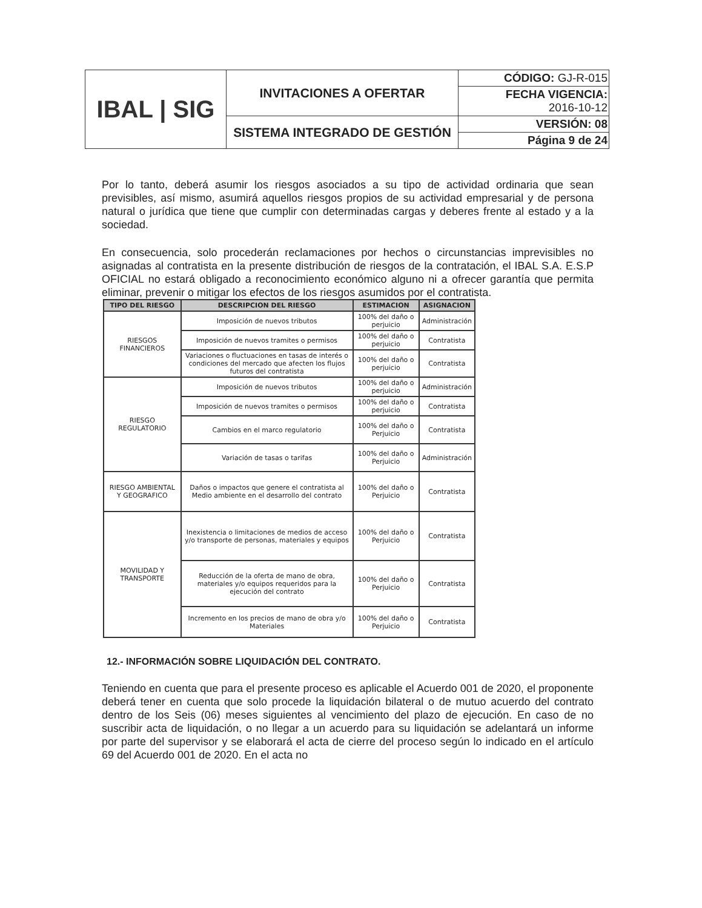| IBAL / SIG | INVITACIONES A OFERTAR | CÓDIGO: GJ-R-015 |
| | | FECHA VIGENCIA: 2016-10-12 |
| | SISTEMA INTEGRADO DE GESTIÓN | VERSIÓN: 08 |
| | | Página 9 de 24 |
Por lo tanto, deberá asumir los riesgos asociados a su tipo de actividad ordinaria que sean previsibles, así mismo, asumirá aquellos riesgos propios de su actividad empresarial y de persona natural o jurídica que tiene que cumplir con determinadas cargas y deberes frente al estado y a la sociedad.
En consecuencia, solo procederán reclamaciones por hechos o circunstancias imprevisibles no asignadas al contratista en la presente distribución de riesgos de la contratación, el IBAL S.A. E.S.P OFICIAL no estará obligado a reconocimiento económico alguno ni a ofrecer garantía que permita eliminar, prevenir o mitigar los efectos de los riesgos asumidos por el contratista.
| TIPO DEL RIESGO | DESCRIPCION DEL RIESGO | ESTIMACION | ASIGNACION |
| --- | --- | --- | --- |
| RIESGOS FINANCIEROS | Imposición de nuevos tributos | 100% del daño o perjuicio | Administración |
| | Imposición de nuevos tramites o permisos | 100% del daño o perjuicio | Contratista |
| | Variaciones o fluctuaciones en tasas de interés o condiciones del mercado que afecten los flujos futuros del contratista | 100% del daño o perjuicio | Contratista |
| RIESGO REGULATORIO | Imposición de nuevos tributos | 100% del daño o perjuicio | Administración |
| | Imposición de nuevos tramites o permisos | 100% del daño o perjuicio | Contratista |
| | Cambios en el marco regulatorio | 100% del daño o Perjuicio | Contratista |
| | Variación de tasas o tarifas | 100% del daño o Perjuicio | Administración |
| RIESGO AMBIENTAL Y GEOGRAFICO | Daños o impactos que genere el contratista al Medio ambiente en el desarrollo del contrato | 100% del daño o Perjuicio | Contratista |
| MOVILIDAD Y TRANSPORTE | Inexistencia o limitaciones de medios de acceso y/o transporte de personas, materiales y equipos | 100% del daño o Perjuicio | Contratista |
| | Reducción de la oferta de mano de obra, materiales y/o equipos requeridos para la ejecución del contrato | 100% del daño o Perjuicio | Contratista |
| | Incremento en los precios de mano de obra y/o Materiales | 100% del daño o Perjuicio | Contratista |
12.- INFORMACIÓN SOBRE LIQUIDACIÓN DEL CONTRATO.
Teniendo en cuenta que para el presente proceso es aplicable el Acuerdo 001 de 2020, el proponente deberá tener en cuenta que solo procede la liquidación bilateral o de mutuo acuerdo del contrato dentro de los Seis (06) meses siguientes al vencimiento del plazo de ejecución. En caso de no suscribir acta de liquidación, o no llegar a un acuerdo para su liquidación se adelantará un informe por parte del supervisor y se elaborará el acta de cierre del proceso según lo indicado en el artículo 69 del Acuerdo 001 de 2020. En el acta no